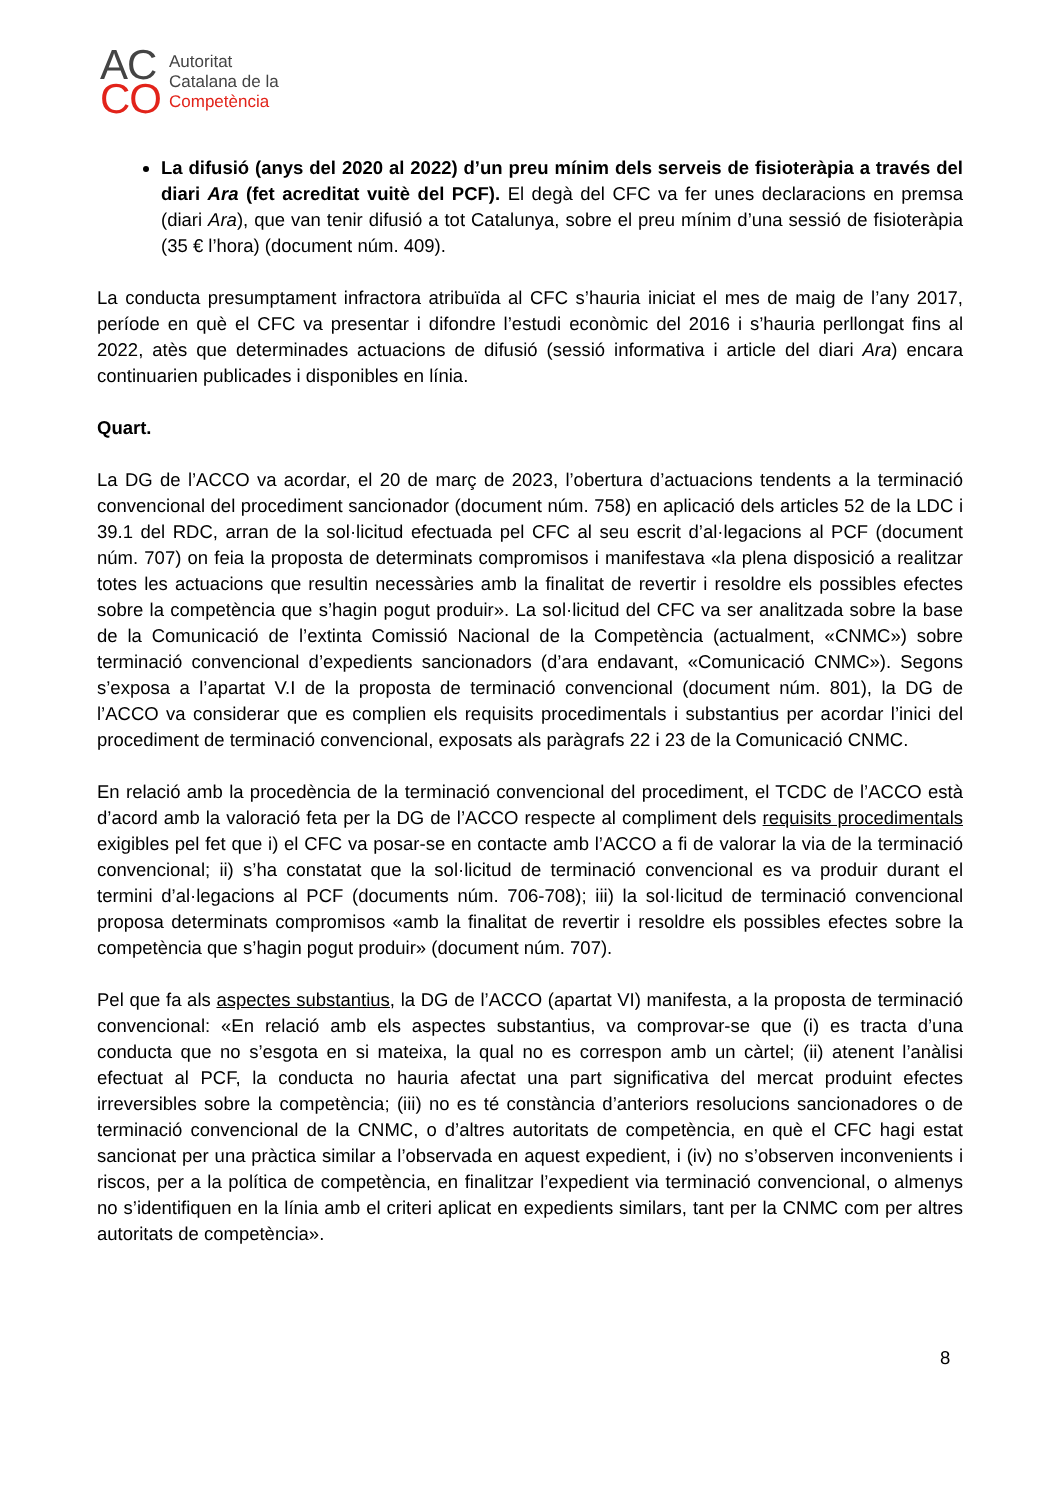AC
CO
Autoritat
Catalana de la
Competència
La difusió (anys del 2020 al 2022) d’un preu mínim dels serveis de fisioteràpia a través del diari Ara (fet acreditat vuitè del PCF). El degà del CFC va fer unes declaracions en premsa (diari Ara), que van tenir difusió a tot Catalunya, sobre el preu mínim d’una sessió de fisioteràpia (35 € l’hora) (document núm. 409).
La conducta presumptament infractora atribuïda al CFC s’hauria iniciat el mes de maig de l’any 2017, període en què el CFC va presentar i difondre l’estudi econòmic del 2016 i s’hauria perllongat fins al 2022, atès que determinades actuacions de difusió (sessió informativa i article del diari Ara) encara continuarien publicades i disponibles en línia.
Quart.
La DG de l’ACCO va acordar, el 20 de març de 2023, l’obertura d’actuacions tendents a la terminació convencional del procediment sancionador (document núm. 758) en aplicació dels articles 52 de la LDC i 39.1 del RDC, arran de la sol·licitud efectuada pel CFC al seu escrit d’al·legacions al PCF (document núm. 707) on feia la proposta de determinats compromisos i manifestava «la plena disposició a realitzar totes les actuacions que resultin necessàries amb la finalitat de revertir i resoldre els possibles efectes sobre la competència que s’hagin pogut produir». La sol·licitud del CFC va ser analitzada sobre la base de la Comunicació de l’extinta Comissió Nacional de la Competència (actualment, «CNMC») sobre terminació convencional d’expedients sancionadors (d’ara endavant, «Comunicació CNMC»). Segons s’exposa a l’apartat V.I de la proposta de terminació convencional (document núm. 801), la DG de l’ACCO va considerar que es complien els requisits procedimentals i substantius per acordar l’inici del procediment de terminació convencional, exposats als paràgrafs 22 i 23 de la Comunicació CNMC.
En relació amb la procedència de la terminació convencional del procediment, el TCDC de l’ACCO està d’acord amb la valoració feta per la DG de l’ACCO respecte al compliment dels requisits procedimentals exigibles pel fet que i) el CFC va posar-se en contacte amb l’ACCO a fi de valorar la via de la terminació convencional; ii) s’ha constatat que la sol·licitud de terminació convencional es va produir durant el termini d’al·legacions al PCF (documents núm. 706-708); iii) la sol·licitud de terminació convencional proposa determinats compromisos «amb la finalitat de revertir i resoldre els possibles efectes sobre la competència que s’hagin pogut produir» (document núm. 707).
Pel que fa als aspectes substantius, la DG de l’ACCO (apartat VI) manifesta, a la proposta de terminació convencional: «En relació amb els aspectes substantius, va comprovar-se que (i) es tracta d’una conducta que no s’esgota en si mateixa, la qual no es correspon amb un càrtel; (ii) atenent l’anàlisi efectuat al PCF, la conducta no hauria afectat una part significativa del mercat produint efectes irreversibles sobre la competència; (iii) no es té constància d’anteriors resolucions sancionadores o de terminació convencional de la CNMC, o d’altres autoritats de competència, en què el CFC hagi estat sancionat per una pràctica similar a l’observada en aquest expedient, i (iv) no s’observen inconvenients i riscos, per a la política de competència, en finalitzar l’expedient via terminació convencional, o almenys no s’identifiquen en la línia amb el criteri aplicat en expedients similars, tant per la CNMC com per altres autoritats de competència».
8